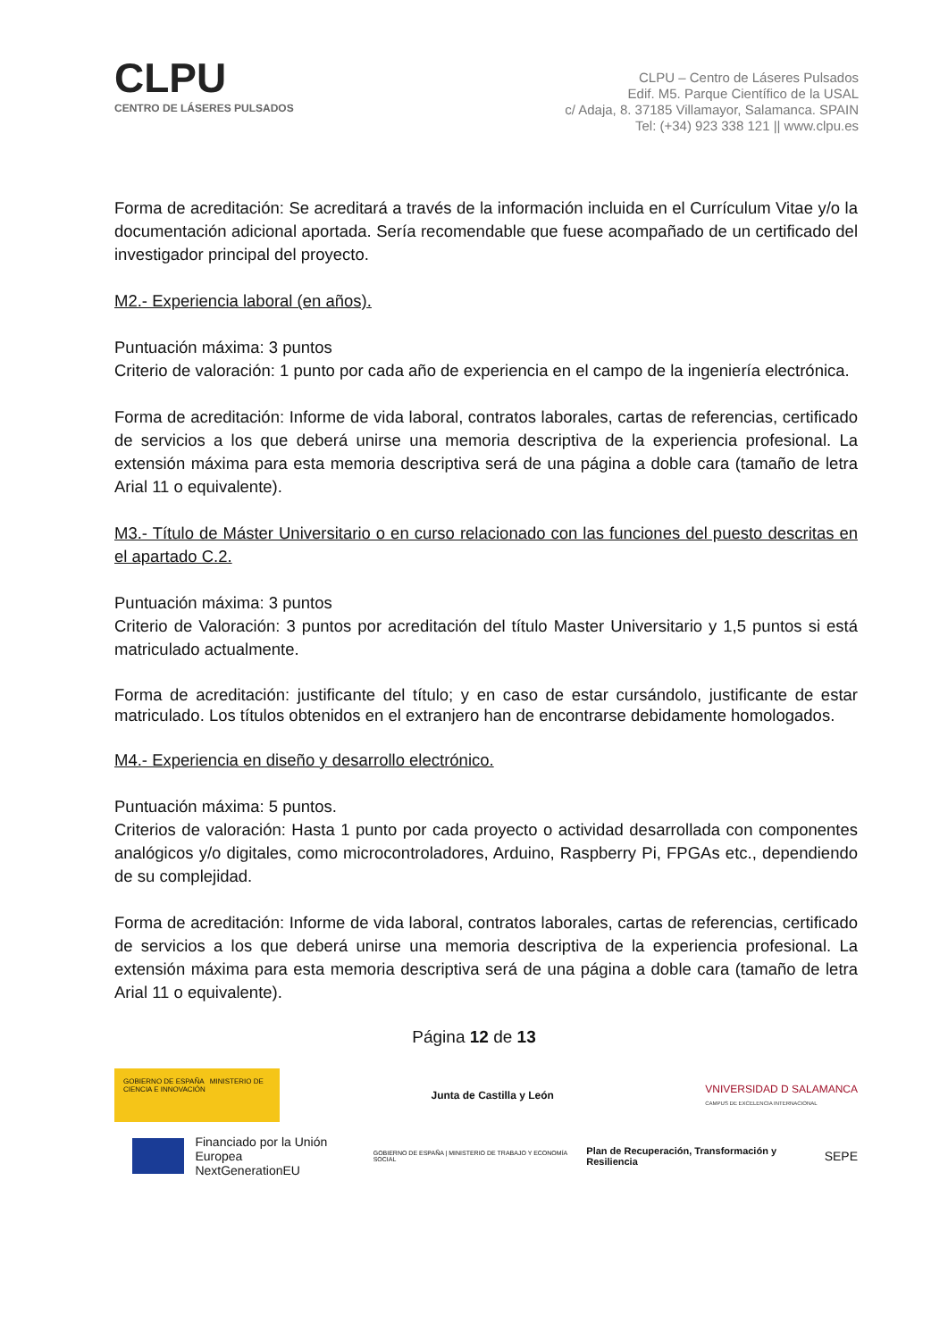CLPU
CENTRO DE LÁSERES PULSADOS
CLPU – Centro de Láseres Pulsados
Edif. M5. Parque Científico de la USAL
c/ Adaja, 8. 37185 Villamayor, Salamanca. SPAIN
Tel: (+34) 923 338 121 || www.clpu.es
Forma de acreditación: Se acreditará a través de la información incluida en el Currículum Vitae y/o la documentación adicional aportada. Sería recomendable que fuese acompañado de un certificado del investigador principal del proyecto.
M2.- Experiencia laboral (en años).
Puntuación máxima: 3 puntos
Criterio de valoración: 1 punto por cada año de experiencia en el campo de la ingeniería electrónica.
Forma de acreditación: Informe de vida laboral, contratos laborales, cartas de referencias, certificado de servicios a los que deberá unirse una memoria descriptiva de la experiencia profesional. La extensión máxima para esta memoria descriptiva será de una página a doble cara (tamaño de letra Arial 11 o equivalente).
M3.- Título de Máster Universitario o en curso relacionado con las funciones del puesto descritas en el apartado C.2.
Puntuación máxima: 3 puntos
Criterio de Valoración: 3 puntos por acreditación del título Master Universitario y 1,5 puntos si está matriculado actualmente.
Forma de acreditación: justificante del título; y en caso de estar cursándolo, justificante de estar matriculado. Los títulos obtenidos en el extranjero han de encontrarse debidamente homologados.
M4.- Experiencia en diseño y desarrollo electrónico.
Puntuación máxima: 5 puntos.
Criterios de valoración: Hasta 1 punto por cada proyecto o actividad desarrollada con componentes analógicos y/o digitales, como microcontroladores, Arduino, Raspberry Pi, FPGAs etc., dependiendo de su complejidad.
Forma de acreditación: Informe de vida laboral, contratos laborales, cartas de referencias, certificado de servicios a los que deberá unirse una memoria descriptiva de la experiencia profesional. La extensión máxima para esta memoria descriptiva será de una página a doble cara (tamaño de letra Arial 11 o equivalente).
Página 12 de 13
GOBIERNO DE ESPAÑA MINISTERIO DE CIENCIA E INNOVACIÓN
Junta de Castilla y León
VNIVERSIDAD D SALAMANCA
CAMPUS DE EXCELENCIA INTERNACIONAL
Financiado por la Unión Europea
NextGenerationEU
GOBIERNO DE ESPAÑA | MINISTERIO DE TRABAJO Y ECONOMÍA SOCIAL
Plan de Recuperación, Transformación y Resiliencia
SEPE